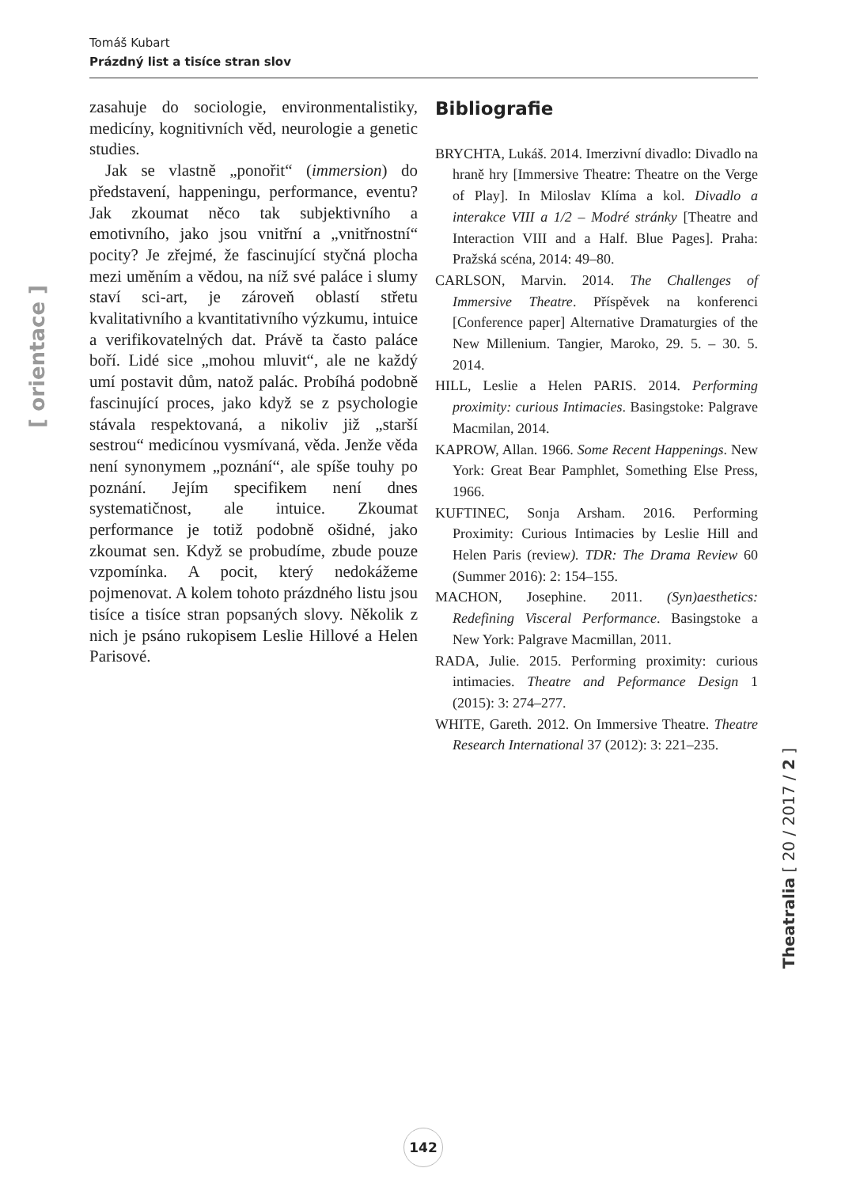Tomáš Kubart
Prázdný list a tisíce stran slov
zasahuje do sociologie, environmentalistiky, medicíny, kognitivních věd, neurologie a genetic studies.
Jak se vlastně „ponořit“ (immersion) do představení, happeningu, performance, eventu? Jak zkoumat něco tak subjektivního a emotivního, jako jsou vnitřní a „vnitřnostní“ pocity? Je zřejmé, že fascinující styčná plocha mezi uměním a vědou, na níž své paláce i slumy staví sci-art, je zároveň oblastí střetu kvalitativního a kvantitativního výzkumu, intuice a verifikovatelných dat. Právě ta často paláce boří. Lidé sice „mohou mluvit“, ale ne každý umí postavit dům, natož palác. Probíhá podobně fascinující proces, jako když se z psychologie stávala respektovaná, a nikoliv již „starší sestrou“ medicínou vysmívaná, věda. Jenže věda není synonymem „poznání“, ale spíše touhy po poznání. Jejím specifikem není dnes systematičnost, ale intuice. Zkoumat performance je totiž podobně ošidné, jako zkoumat sen. Když se probudíme, zbude pouze vzpomínka. A pocit, který nedokážeme pojmenovat. A kolem tohoto prázdného listu jsou tisíce a tisíce stran popsaných slovy. Několik z nich je psáno rukopisem Leslie Hillové a Helen Parisové.
Bibliografie
BRYCHTA, Lukáš. 2014. Imerzivní divadlo: Divadlo na hraně hry [Immersive Theatre: Theatre on the Verge of Play]. In Miloslav Klíma a kol. Divadlo a interakce VIII a 1/2 – Modré stránky [Theatre and Interaction VIII and a Half. Blue Pages]. Praha: Pražská scéna, 2014: 49–80.
CARLSON, Marvin. 2014. The Challenges of Immersive Theatre. Příspěvek na konferenci [Conference paper] Alternative Dramaturgies of the New Millenium. Tangier, Maroko, 29. 5. – 30. 5. 2014.
HILL, Leslie a Helen PARIS. 2014. Performing proximity: curious Intimacies. Basingstoke: Palgrave Macmilan, 2014.
KAPROW, Allan. 1966. Some Recent Happenings. New York: Great Bear Pamphlet, Something Else Press, 1966.
KUFTINEC, Sonja Arsham. 2016. Performing Proximity: Curious Intimacies by Leslie Hill and Helen Paris (review). TDR: The Drama Review 60 (Summer 2016): 2: 154–155.
MACHON, Josephine. 2011. (Syn)aesthetics: Redefining Visceral Performance. Basingstoke a New York: Palgrave Macmillan, 2011.
RADA, Julie. 2015. Performing proximity: curious intimacies. Theatre and Peformance Design 1 (2015): 3: 274–277.
WHITE, Gareth. 2012. On Immersive Theatre. Theatre Research International 37 (2012): 3: 221–235.
[ orientace ]
Theatralia [ 20 / 2017 / 2 ]
142